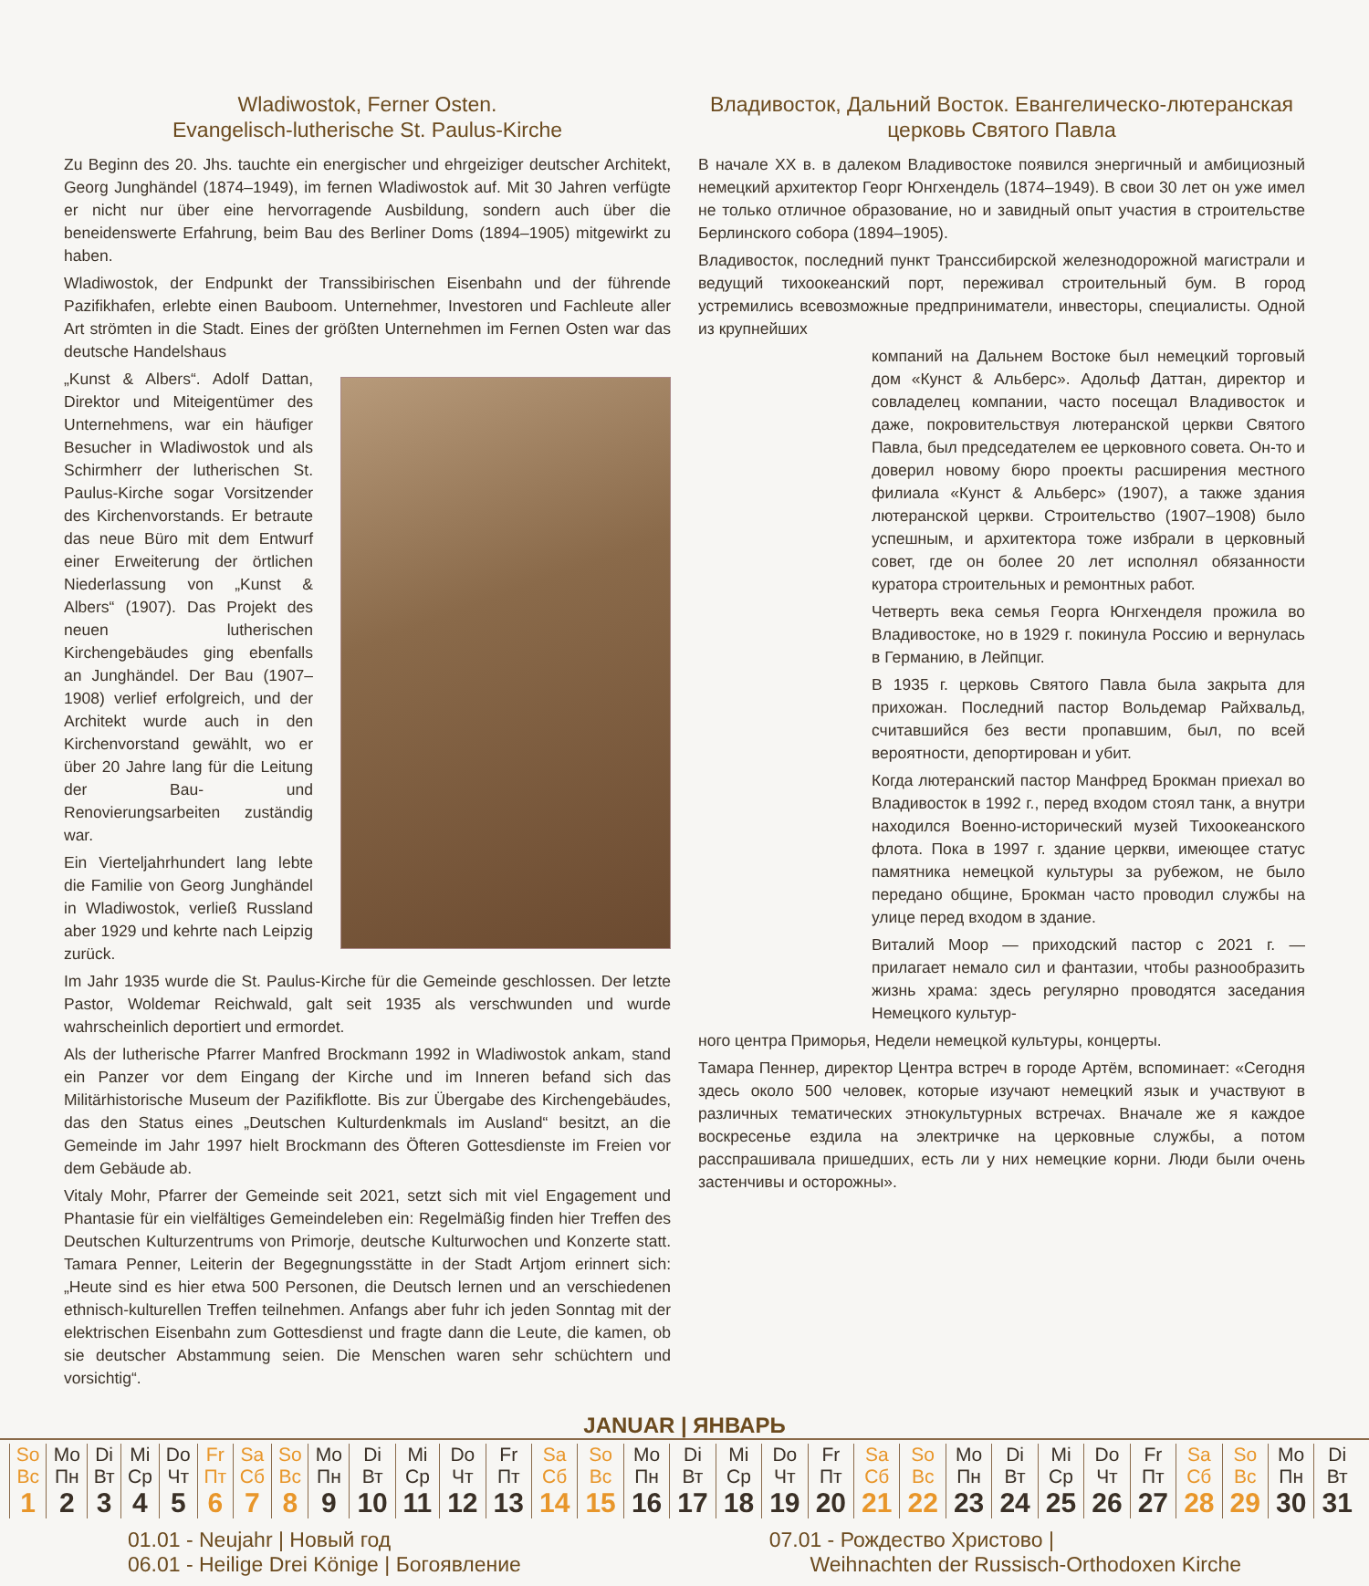Wladiwostok, Ferner Osten.
Evangelisch-lutherische St. Paulus-Kirche
Zu Beginn des 20. Jhs. tauchte ein energischer und ehrgeiziger deutscher Architekt, Georg Junghändel (1874–1949), im fernen Wladiwostok auf. Mit 30 Jahren verfügte er nicht nur über eine hervorragende Ausbildung, sondern auch über die beneidenswerte Erfahrung, beim Bau des Berliner Doms (1894–1905) mitgewirkt zu haben.
Wladiwostok, der Endpunkt der Transsibirischen Eisenbahn und der führende Pazifikhafen, erlebte einen Bauboom. Unternehmer, Investoren und Fachleute aller Art strömten in die Stadt. Eines der größten Unternehmen im Fernen Osten war das deutsche Handelshaus
„Kunst & Albers“. Adolf Dattan, Direktor und Miteigentümer des Unternehmens, war ein häufiger Besucher in Wladiwostok und als Schirmherr der lutherischen St. Paulus-Kirche sogar Vorsitzender des Kirchenvorstands. Er betraute das neue Büro mit dem Entwurf einer Erweiterung der örtlichen Niederlassung von „Kunst & Albers“ (1907). Das Projekt des neuen lutherischen Kirchengebäudes ging ebenfalls an Junghändel. Der Bau (1907–1908) verlief erfolgreich, und der Architekt wurde auch in den Kirchenvorstand gewählt, wo er über 20 Jahre lang für die Leitung der Bau- und Renovierungsarbeiten zuständig war.
Ein Vierteljahrhundert lang lebte die Familie von Georg Junghändel in Wladiwostok, verließ Russland aber 1929 und kehrte nach Leipzig zurück.
Im Jahr 1935 wurde die St. Paulus-Kirche für die Gemeinde geschlossen. Der letzte Pastor, Woldemar Reichwald, galt seit 1935 als verschwunden und wurde wahrscheinlich deportiert und ermordet.
Als der lutherische Pfarrer Manfred Brockmann 1992 in Wladiwostok ankam, stand ein Panzer vor dem Eingang der Kirche und im Inneren befand sich das Militärhistorische Museum der Pazifikflotte. Bis zur Übergabe des Kirchengebäudes, das den Status eines „Deutschen Kulturdenkmals im Ausland“ besitzt, an die Gemeinde im Jahr 1997 hielt Brockmann des Öfteren Gottesdienste im Freien vor dem Gebäude ab.
Vitaly Mohr, Pfarrer der Gemeinde seit 2021, setzt sich mit viel Engagement und Phantasie für ein vielfältiges Gemeindeleben ein: Regelmäßig finden hier Treffen des Deutschen Kulturzentrums von Primorje, deutsche Kulturwochen und Konzerte statt. Tamara Penner, Leiterin der Begegnungsstätte in der Stadt Artjom erinnert sich: „Heute sind es hier etwa 500 Personen, die Deutsch lernen und an verschiedenen ethnisch-kulturellen Treffen teilnehmen. Anfangs aber fuhr ich jeden Sonntag mit der elektrischen Eisenbahn zum Gottesdienst und fragte dann die Leute, die kamen, ob sie deutscher Abstammung seien. Die Menschen waren sehr schüchtern und vorsichtig“.
Владивосток, Дальний Восток. Евангелическо-лютеранская церковь Святого Павла
В начале XX в. в далеком Владивостоке появился энергичный и амбициозный немецкий архитектор Георг Юнгхендель (1874–1949). В свои 30 лет он уже имел не только отличное образование, но и завидный опыт участия в строительстве Берлинского собора (1894–1905).
Владивосток, последний пункт Транссибирской железнодорожной магистрали и ведущий тихоокеанский порт, переживал строительный бум. В город устремились всевозможные предприниматели, инвесторы, специалисты. Одной из крупнейших
компаний на Дальнем Востоке был немецкий торговый дом «Кунст & Альберс». Адольф Даттан, директор и совладелец компании, часто посещал Владивосток и даже, покровительствуя лютеранской церкви Святого Павла, был председателем ее церковного совета. Он-то и доверил новому бюро проекты расширения местного филиала «Кунст & Альберс» (1907), а также здания лютеранской церкви. Строительство (1907–1908) было успешным, и архитектора тоже избрали в церковный совет, где он более 20 лет исполнял обязанности куратора строительных и ремонтных работ.
Четверть века семья Георга Юнгхенделя прожила во Владивостоке, но в 1929 г. покинула Россию и вернулась в Германию, в Лейпциг.
В 1935 г. церковь Святого Павла была закрыта для прихожан. Последний пастор Вольдемар Райхвальд, считавшийся без вести пропавшим, был, по всей вероятности, депортирован и убит.
Когда лютеранский пастор Манфред Брокман приехал во Владивосток в 1992 г., перед входом стоял танк, а внутри находился Военно-исторический музей Тихоокеанского флота. Пока в 1997 г. здание церкви, имеющее статус памятника немецкой культуры за рубежом, не было передано общине, Брокман часто проводил службы на улице перед входом в здание.
Виталий Моор — приходский пастор с 2021 г. — прилагает немало сил и фантазии, чтобы разнообразить жизнь храма: здесь регулярно проводятся заседания Немецкого культур-
ного центра Приморья, Недели немецкой культуры, концерты.
Тамара Пеннер, директор Центра встреч в городе Артём, вспоминает: «Сегодня здесь около 500 человек, которые изучают немецкий язык и участвуют в различных тематических этнокультурных встречах. Вначале же я каждое воскресенье ездила на электричке на церковные службы, а потом расспрашивала пришедших, есть ли у них немецкие корни. Люди были очень застенчивы и осторожны».
JANUAR | ЯНВАРЬ
| So Вс | Mo Пн | Di Вт | Mi Ср | Do Чт | Fr Пт | Sa Сб | So Вс | Mo Пн | Di Вт | Mi Ср | Do Чт | Fr Пт | Sa Сб | So Вс | Mo Пн | Di Вт | Mi Ср | Do Чт | Fr Пт | Sa Сб | So Вс | Mo Пн | Di Вт | Mi Ср | Do Чт | Fr Пт | Sa Сб | So Вс | Mo Пн | Di Вт |
| 1 | 2 | 3 | 4 | 5 | 6 | 7 | 8 | 9 | 10 | 11 | 12 | 13 | 14 | 15 | 16 | 17 | 18 | 19 | 20 | 21 | 22 | 23 | 24 | 25 | 26 | 27 | 28 | 29 | 30 | 31 |
01.01 - Neujahr | Новый год
06.01 - Heilige Drei Könige | Богоявление
07.01 - Рождество Христово |
Weihnachten der Russisch-Orthodoxen Kirche